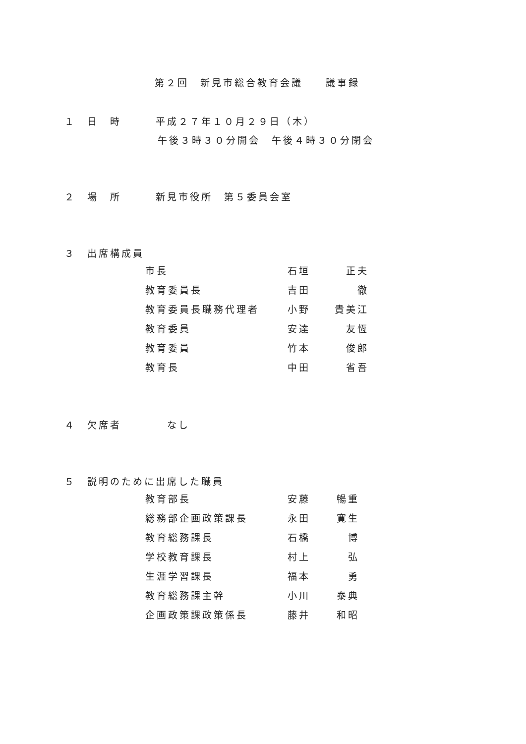第２回　新見市総合教育会議　　議事録
１　日　時　　　平成２７年１０月２９日（木）
午後３時３０分開会　午後４時３０分閉会
２　場　所　　　新見市役所　第５委員会室
３　出席構成員
| 市長 | 石垣 | 正夫 |
| 教育委員長 | 吉田 | 徹 |
| 教育委員長職務代理者 | 小野 | 貴美江 |
| 教育委員 | 安達 | 友恆 |
| 教育委員 | 竹本 | 俊郎 |
| 教育長 | 中田 | 省吾 |
４　欠席者　　　　なし
５　説明のために出席した職員
| 教育部長 | 安藤 | 暢重 |
| 総務部企画政策課長 | 永田 | 寛生 |
| 教育総務課長 | 石橋 | 博 |
| 学校教育課長 | 村上 | 弘 |
| 生涯学習課長 | 福本 | 勇 |
| 教育総務課主幹 | 小川 | 泰典 |
| 企画政策課政策係長 | 藤井 | 和昭 |